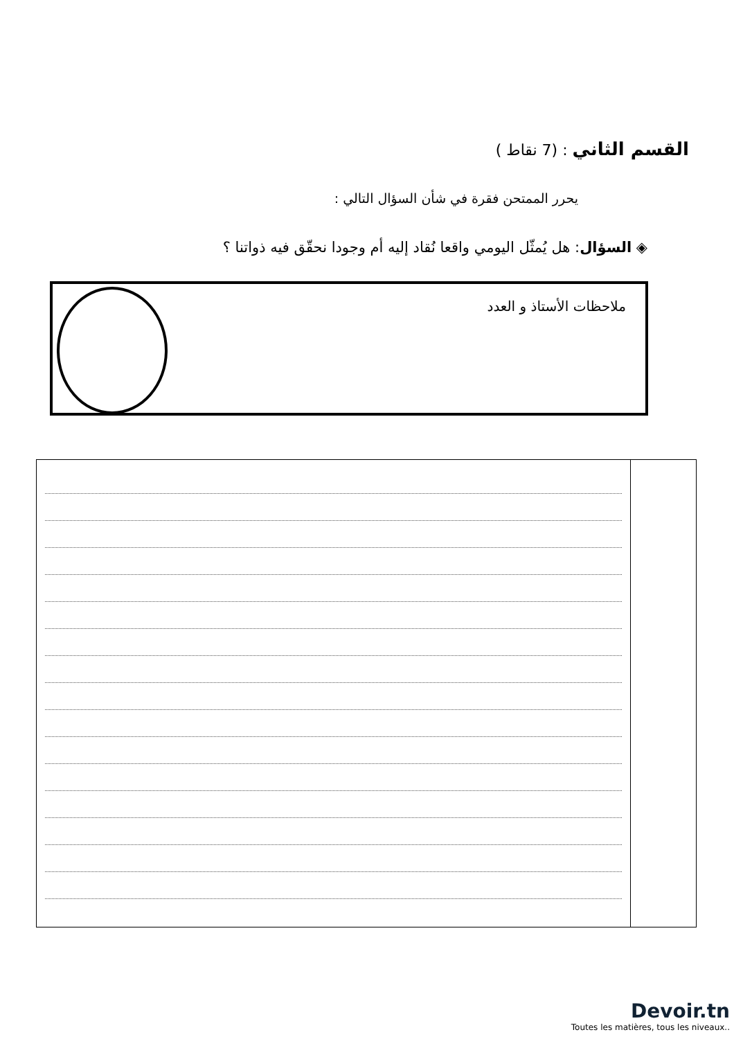القسم الثاني : (7 نقاط )
يحرر الممتحن فقرة في شأن السؤال التالي :
◈ السؤال: هل يُمثّل اليومي واقعا نُقاد إليه أم وجودا نحقّق فيه ذواتنا ؟
ملاحظات الأستاذ و العدد
Devoir.tn
Toutes les matières, tous les niveaux..